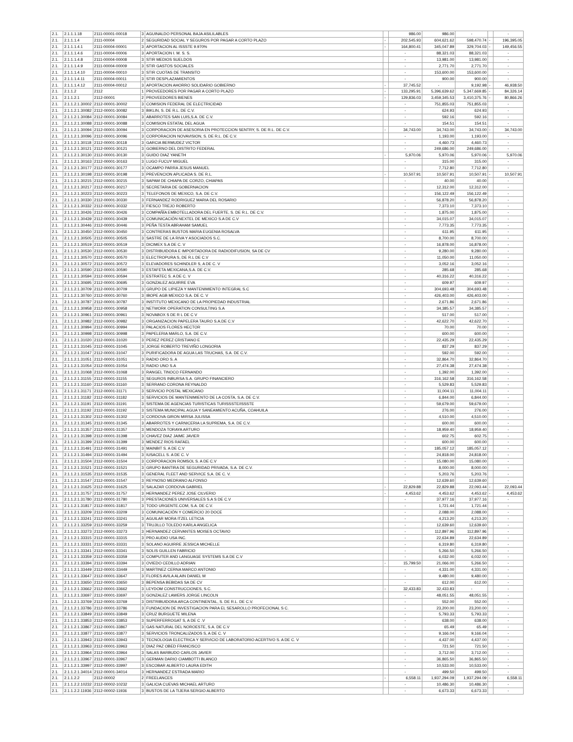| 2.1. | 2.1.1.1.18 | 2111-00001-00018 | 3 | AGUINALDO PERSONAL BAJA ASILILABLES | | 986.00 | 986.00 | - | | - |
| 2.1. | 2.1.1.1.4 | 2111-00004 | 2 | SEGURIDAD SOCIAL Y SEGUROS POR PAGAR A CORTO PLAZO | - | 202,545.93 | 604,621.62 | 598,470.74 | - | 196,395.05 |
| 2.1. | 2.1.1.1.4.1 | 2111-00004-00001 | 3 | APORTACION AL ISSSTE 9.970% | - | 164,800.41 | 345,047.89 | 329,704.03 | - | 149,456.55 |
| 2.1. | 2.1.1.1.4.6 | 2111-00004-00006 | 3 | APORTACION I. M. S. S. | | - | 88,321.03 | 88,321.03 | | - |
| 2.1. | 2.1.1.1.4.8 | 2111-00004-00008 | 3 | STIR MEDIOS SUELDOS | | - | 13,981.00 | 13,981.00 | | - |
| 2.1. | 2.1.1.1.4.9 | 2111-00004-00009 | 3 | STIR GASTOS SOCIALES | | - | 2,771.70 | 2,771.70 | | - |
| 2.1. | 2.1.1.1.4.10 | 2111-00004-00010 | 3 | STIR CUOTAS DE TRANSITO | | - | 153,600.00 | 153,600.00 | | - |
| 2.1. | 2.1.1.1.4.11 | 2111-00004-00011 | 3 | STIR DESPLAZAMIENTOS | | - | 900.00 | 900.00 | | - |
| 2.1. | 2.1.1.1.4.12 | 2111-00004-00012 | 3 | APORTACION AHORRO SOLIDARIO GOBIERNO | - | 37,745.52 | - | 9,192.98 | - | 46,938.50 |
| 2.1. | 2.1.1.2 | 2112 | 1 | PROVEEDORES POR PAGAR A CORTO PLAZO | - | 133,295.91 | 5,396,639.62 | 5,347,669.85 | - | 84,326.14 |
| 2.1. | 2.1.1.2.1 | 2112-00001 | 2 | PROVEEDORES BIENES | - | 129,836.03 | 3,459,345.53 | 3,410,375.76 | - | 80,866.26 |
| 2.1. | 2.1.1.2.1.30002 | 2112-00001-30002 | 3 | COMISION FEDERAL DE ELECTRICIDAD | | - | 751,855.03 | 751,855.03 | | - |
| 2.1. | 2.1.1.2.1.30082 | 2112-00001-30082 | 3 | BIKLIN, S. DE R.L. DE C.V. | | - | 624.93 | 624.93 | | - |
| 2.1. | 2.1.1.2.1.30084 | 2112-00001-30084 | 3 | ABARROTES SAN LUIS,S.A. DE C.V. | | - | 592.16 | 592.16 | | - |
| 2.1. | 2.1.1.2.1.30088 | 2112-00001-30088 | 3 | COMISION ESTATAL DEL AGUA | | - | 154.51 | 154.51 | | - |
| 2.1. | 2.1.1.2.1.30094 | 2112-00001-30094 | 3 | CORPORACION DE ASESORIA EN PROTECCION SENTRY, S. DE R.L. DE C.V. | - | 34,743.00 | 34,743.00 | 34,743.00 | - | 34,743.00 |
| 2.1. | 2.1.1.2.1.30096 | 2112-00001-30096 | 3 | CORPORACION NOVAVISION, S. DE R.L. DE C.V. | | - | 1,193.00 | 1,193.00 | | - |
| 2.1. | 2.1.1.2.1.30118 | 2112-00001-30118 | 3 | GARCIA BERMUDEZ VICTOR | | - | 4,460.73 | 4,460.73 | | - |
| 2.1. | 2.1.1.2.1.30121 | 2112-00001-30121 | 3 | GOBIERNO DEL DISTRITO FEDERAL | | - | 249,686.00 | 249,686.00 | | - |
| 2.1. | 2.1.1.2.1.30130 | 2112-00001-30130 | 3 | GUIDO DIAZ YANETH | - | 5,970.06 | 5,970.06 | 5,970.06 | - | 5,970.06 |
| 2.1. | 2.1.1.2.1.30163 | 2112-00001-30163 | 3 | LUGO FUCUY MIGUEL | | - | 315.00 | 315.00 | | - |
| 2.1. | 2.1.1.2.1.30177 | 2112-00001-30177 | 3 | OCAMPO PARRA JESUS MANUEL | | - | 7,712.80 | 7,712.80 | | - |
| 2.1. | 2.1.1.2.1.30198 | 2112-00001-30198 | 3 | PREVENCION APLICADA S. DE R.L. | - | 10,507.91 | 10,507.91 | 10,507.91 | - | 10,507.91 |
| 2.1. | 2.1.1.2.1.30215 | 2112-00001-30215 | 3 | SAPAM DE CHIAPA DE CORZO, CHIAPAS | | - | 40.00 | 40.00 | | - |
| 2.1. | 2.1.1.2.1.30217 | 2112-00001-30217 | 3 | SECRETARIA DE GOBERNACION | | - | 12,312.00 | 12,312.00 | | - |
| 2.1. | 2.1.1.2.1.30223 | 2112-00001-30223 | 3 | TELEFONOS DE MEXICO, S.A. DE C.V. | | - | 156,122.49 | 156,122.49 | | - |
| 2.1. | 2.1.1.2.1.30330 | 2112-00001-30330 | 3 | FERNANDEZ RODRIGUEZ MARIA DEL ROSARIO | | - | 56,878.20 | 56,878.20 | | - |
| 2.1. | 2.1.1.2.1.30332 | 2112-00001-30332 | 3 | FIESCO TREJO ROBERTO | | - | 7,373.10 | 7,373.10 | | - |
| 2.1. | 2.1.1.2.1.30426 | 2112-00001-30426 | 3 | COMPAÑÍA EMBOTELLADORA DEL FUERTE, S. DE R.L. DE C.V. | | - | 1,875.00 | 1,875.00 | | - |
| 2.1. | 2.1.1.2.1.30439 | 2112-00001-30439 | 3 | COMUNICACIÓN NEXTEL DE MEXICO S.A DE C.V | | - | 34,015.07 | 34,015.07 | | - |
| 2.1. | 2.1.1.2.1.30446 | 2112-00001-30446 | 3 | PEÑA TESTA ABRAHAM SAMUEL | | - | 7,773.35 | 7,773.35 | | - |
| 2.1. | 2.1.1.2.1.30450 | 2112-00001-30450 | 3 | CONTRERAS BUSTOS MARIA EUGENIA ROSALVA | | - | 611.95 | 611.95 | | - |
| 2.1. | 2.1.1.2.1.30505 | 2112-00001-30505 | 3 | SASTRE DE LA RIVA Y ASOCIADOS S.C. | | - | 8,700.00 | 8,700.00 | | - |
| 2.1. | 2.1.1.2.1.30519 | 2112-00001-30519 | 3 | DICIMEX S.A DE C. V | | - | 16,878.00 | 16,878.00 | | - |
| 2.1. | 2.1.1.2.1.30530 | 2112-00001-30530 | 3 | DISTRIBUIDORA E IMPORTADORA DE RADIODIFUSION, SA DE CV | | - | 9,280.00 | 9,280.00 | | - |
| 2.1. | 2.1.1.2.1.30570 | 2112-00001-30570 | 3 | ELECTROPURA S, DE R.L DE C.V | | - | 11,050.00 | 11,050.00 | | - |
| 2.1. | 2.1.1.2.1.30572 | 2112-00001-30572 | 3 | ELEVADORES SCHINDLER S, A DE C. V | | - | 3,052.16 | 3,052.16 | | - |
| 2.1. | 2.1.1.2.1.30590 | 2112-00001-30590 | 3 | ESTAFETA MEXICANA,S.A. DE C.V. | | - | 285.68 | 285.68 | | - |
| 2.1. | 2.1.1.2.1.30594 | 2112-00001-30594 | 3 | ESTRATEC S. A DE C. V | | - | 40,316.22 | 40,316.22 | | - |
| 2.1. | 2.1.1.2.1.30695 | 2112-00001-30695 | 3 | GONZALEZ AGUIRRE EVA | | - | 609.97 | 609.97 | | - |
| 2.1. | 2.1.1.2.1.30709 | 2112-00001-30709 | 3 | GRUPO DE LIPIEZA Y MANTENIMIENTO INTEGRAL S.C | | - | 304,693.48 | 304,693.48 | | - |
| 2.1. | 2.1.1.2.1.30760 | 2112-00001-30760 | 3 | IBOPE AGB MEXICO S.A. DE C. V | | - | 426,403.00 | 426,403.00 | | - |
| 2.1. | 2.1.1.2.1.30787 | 2112-00001-30787 | 3 | INSTITUTO MEXICANO DE LA PROPIEDAD INDUSTRIAL | | - | 2,671.86 | 2,671.86 | | - |
| 2.1. | 2.1.1.2.1.30958 | 2112-00001-30958 | 3 | NETWORK OPERATION CONSULTING S.A | | - | 34,385.57 | 34,385.57 | | - |
| 2.1. | 2.1.1.2.1.30961 | 2112-00001-30961 | 3 | NOVABOX S DE R L DE C V | | - | 517.00 | 517.00 | | - |
| 2.1. | 2.1.1.2.1.30982 | 2112-00001-30982 | 3 | ORGANIZACION PAPELERA TAURO S.A.DE C.V | | - | 42,622.70 | 42,622.70 | | - |
| 2.1. | 2.1.1.2.1.30994 | 2112-00001-30994 | 3 | PALACIOS FLORES HECTOR | | - | 70.00 | 70.00 | | - |
| 2.1. | 2.1.1.2.1.30998 | 2112-00001-30998 | 3 | PAPELERIA MARLO, S.A. DE C.V. | | - | 600.00 | 600.00 | | - |
| 2.1. | 2.1.1.2.1.31020 | 2112-00001-31020 | 3 | PEREZ PEREZ CRISTIANO E | | - | 22,435.29 | 22,435.29 | | - |
| 2.1. | 2.1.1.2.1.31045 | 2112-00001-31045 | 3 | JORGE ROBERTO TREVIÑO LONGORIA | | - | 837.29 | 837.29 | | - |
| 2.1. | 2.1.1.2.1.31047 | 2112-00001-31047 | 3 | PURIFICADORA DE AGUA LAS TRUCHAS, S.A. DE C.V. | | - | 592.00 | 592.00 | | - |
| 2.1. | 2.1.1.2.1.31051 | 2112-00001-31051 | 3 | RADIO ORO S. A | | - | 32,864.70 | 32,864.70 | | - |
| 2.1. | 2.1.1.2.1.31054 | 2112-00001-31054 | 3 | RADIO UNO S.A | | - | 27,474.38 | 27,474.38 | | - |
| 2.1. | 2.1.1.2.1.31068 | 2112-00001-31068 | 3 | RANGEL TINOCO FERNANDO | | - | 1,392.00 | 1,392.00 | | - |
| 2.1. | 2.1.1.2.1.31155 | 2112-00001-31155 | 3 | SEGUROS INBURSA S.A. GRUPO FINANCIERO | | - | 316,162.58 | 316,162.58 | | - |
| 2.1. | 2.1.1.2.1.31160 | 2112-00001-31160 | 3 | SERRANO CORONA REYNALDO | | - | 5,529.83 | 5,529.83 | | - |
| 2.1. | 2.1.1.2.1.31171 | 2112-00001-31171 | 3 | SERVICIO POSTAL MEXICANO | | - | 11,004.11 | 11,004.11 | | - |
| 2.1. | 2.1.1.2.1.31182 | 2112-00001-31182 | 3 | SERVICIOS DE MANTENIMIENTO DE LA COSTA, S.A. DE C.V. | | - | 6,844.00 | 6,844.00 | | - |
| 2.1. | 2.1.1.2.1.31191 | 2112-00001-31191 | 3 | SISTEMA DE AGENCIAS TURISTICAS TURISSSTE/ISSSTE | | - | 59,679.00 | 59,679.00 | | - |
| 2.1. | 2.1.1.2.1.31192 | 2112-00001-31192 | 3 | SISTEMA MUNICIPAL AGUA Y SANEAMIENTO ACUÑA, COAHUILA | | - | 276.00 | 276.00 | | - |
| 2.1. | 2.1.1.2.1.31302 | 2112-00001-31302 | 3 | CORDOVA GIRON MIRSA JULISSA | | - | 4,510.00 | 4,510.00 | | - |
| 2.1. | 2.1.1.2.1.31345 | 2112-00001-31345 | 3 | ABARROTES Y CARNICERIA LA SUPREMA, S.A. DE C.V. | | - | 600.00 | 600.00 | | - |
| 2.1. | 2.1.1.2.1.31357 | 2112-00001-31357 | 3 | MENDOZA TORAYA ARTURO | | - | 18,959.40 | 18,959.40 | | - |
| 2.1. | 2.1.1.2.1.31398 | 2112-00001-31398 | 3 | CHAVEZ DIAZ JAIME JAVIER | | - | 602.75 | 602.75 | | - |
| 2.1. | 2.1.1.2.1.31399 | 2112-00001-31399 | 3 | MENDEZ RIOS RAFAEL | | - | 600.00 | 600.00 | | - |
| 2.1. | 2.1.1.2.1.31491 | 2112-00001-31491 | 3 | MAINBIT S. A DE C.V | | - | 185,057.12 | 185,057.12 | | - |
| 2.1. | 2.1.1.2.1.31494 | 2112-00001-31494 | 3 | IUSACELL S. A DE C. V | | - | 24,818.00 | 24,818.00 | | - |
| 2.1. | 2.1.1.2.1.31504 | 2112-00001-31504 | 3 | CORPORACION ROMSOL S. A DE C.V | | - | 15,080.00 | 15,080.00 | | - |
| 2.1. | 2.1.1.2.1.31521 | 2112-00001-31521 | 3 | GRUPO BANTIRA DE SEGURIDAD PRIVADA, S.A. DE C.V. | | - | 8,000.00 | 8,000.00 | | - |
| 2.1. | 2.1.1.2.1.31535 | 2112-00001-31535 | 3 | GENERAL FLEET AND SERVICE S,A. DE C. V. | | - | 5,203.76 | 5,203.76 | | - |
| 2.1. | 2.1.1.2.1.31547 | 2112-00001-31547 | 3 | REYNOSO MEDRANO ALFONSO | | - | 12,639.60 | 12,639.60 | | - |
| 2.1. | 2.1.1.2.1.31625 | 2112-00001-31625 | 3 | SALAZAR CORDOVA GABRIEL | - | 22,829.88 | 22,829.88 | 22,093.44 | - | 22,093.44 |
| 2.1. | 2.1.1.2.1.31757 | 2112-00001-31757 | 3 | HERNANDEZ PEREZ JOSE CILVERIO | - | 4,453.62 | 4,453.62 | 4,453.62 | - | 4,453.62 |
| 2.1. | 2.1.1.2.1.31780 | 2112-00001-31780 | 3 | PRESTACIONES UNIVERSALES S.A S DE C.V | | - | 37,977.16 | 37,977.16 | | - |
| 2.1. | 2.1.1.2.1.31817 | 2112-00001-31817 | 3 | TODO URGENTE.COM, S.A. DE C.V. | | - | 1,721.44 | 1,721.44 | | - |
| 2.1. | 2.1.1.2.1.33209 | 2112-00001-33209 | 3 | COMUNICACIÓN Y COMERCIO 20 DOCE | | - | 2,088.00 | 2,088.00 | | - |
| 2.1. | 2.1.1.2.1.33241 | 2112-00001-33241 | 3 | AGUILAR MORA ITZEL LETICIA | | - | 4,213.20 | 4,213.20 | | - |
| 2.1. | 2.1.1.2.1.33259 | 2112-00001-33259 | 3 | TRUJILLO TOLEDO KARLA ANGELICA | | - | 12,639.60 | 12,639.60 | | - |
| 2.1. | 2.1.1.2.1.33273 | 2112-00001-33273 | 3 | HERNANDEZ CERVANTES MOISES OCTAVIO | | - | 112,897.96 | 112,897.96 | | - |
| 2.1. | 2.1.1.2.1.33315 | 2112-00001-33315 | 3 | PRO AUDIO USA INC. | | - | 22,634.89 | 22,634.89 | | - |
| 2.1. | 2.1.1.2.1.33331 | 2112-00001-33331 | 3 | SOLANO AGUIRRE JESSICA MICHELLE | | - | 6,319.80 | 6,319.80 | | - |
| 2.1. | 2.1.1.2.1.33341 | 2112-00001-33341 | 3 | SOLIS GUILLEN FABRICIO | | - | 5,266.50 | 5,266.50 | | - |
| 2.1. | 2.1.1.2.1.33359 | 2112-00001-33359 | 3 | COMPUTER AND LANGUAGE SYSTEMS S.A DE C.V | | - | 6,032.00 | 6,032.00 | | - |
| 2.1. | 2.1.1.2.1.33394 | 2112-00001-33394 | 3 | OVIEDO CEDILLO ADRIAN | - | 15,799.50 | 21,066.00 | 5,266.50 | | - |
| 2.1. | 2.1.1.2.1.33449 | 2112-00001-33449 | 3 | MARTINEZ CERNA MARCO ANTONIO | | - | 4,331.00 | 4,331.00 | | - |
| 2.1. | 2.1.1.2.1.33647 | 2112-00001-33647 | 3 | FLORES AVILA ALAIN DANIEL M | | - | 9,480.00 | 9,480.00 | | - |
| 2.1. | 2.1.1.2.1.33650 | 2112-00001-33650 | 3 | BEPENSA BEBIDAS SA DE CV | | - | 612.00 | 612.00 | | - |
| 2.1. | 2.1.1.2.1.33662 | 2112-00001-33662 | 3 | LEYDOM CONSTRUCCIONES, S.C. | - | 32,433.83 | 32,433.83 | - | | - |
| 2.1. | 2.1.1.2.1.33697 | 2112-00001-33697 | 3 | GONZALEZ LAWERS JORGE LINCOLN | | - | 48,051.55 | 48,051.55 | | - |
| 2.1. | 2.1.1.2.1.33769 | 2112-00001-33769 | 3 | DISTRIBUIDORA ARCA CONTINENTAL, S. DE R.L. DE C.V. | | - | 552.00 | 552.00 | | - |
| 2.1. | 2.1.1.2.1.33786 | 2112-00001-33786 | 3 | FUNDACION DE INVESTIGACION PARA EL SESAROLLO PROFECIONAL S C. | | - | 23,200.00 | 23,200.00 | | - |
| 2.1. | 2.1.1.2.1.33849 | 2112-00001-33849 | 3 | CRUZ BURGUETE MILENA | | - | 5,793.33 | 5,793.33 | | - |
| 2.1. | 2.1.1.2.1.33853 | 2112-00001-33853 | 3 | SUPERFERROGAT S, A DE C .V | | - | 638.00 | 638.00 | | - |
| 2.1. | 2.1.1.2.1.33867 | 2112-00001-33867 | 3 | GAS NATURAL DEL NOROESTE, S.A. DE C.V | | - | 65.49 | 65.49 | | - |
| 2.1. | 2.1.1.2.1.33877 | 2112-00001-33877 | 3 | SERVICIOS TRONCALIZADOS S, A DE C. V | | - | 9,166.04 | 9,166.04 | | - |
| 2.1. | 2.1.1.2.1.33943 | 2112-00001-33943 | 3 | TECNOLOGIA ELECTRICA Y SERVICIO DE LABORATORIO ACERTIVO S. A DE C. V | | - | 4,437.00 | 4,437.00 | | - |
| 2.1. | 2.1.1.2.1.33963 | 2112-00001-33963 | 3 | DIAZ PAZ OBED FRANCISCO | | - | 721.50 | 721.50 | | - |
| 2.1. | 2.1.1.2.1.33964 | 2112-00001-33964 | 3 | SALAS BARBUDO CARLOS JAVIER | | - | 3,712.00 | 3,712.00 | | - |
| 2.1. | 2.1.1.2.1.33967 | 2112-00001-33967 | 3 | GERMAN DARIO CIAMBOTTI BLANCO | | - | 36,865.50 | 36,865.50 | | - |
| 2.1. | 2.1.1.2.1.33997 | 2112-00001-33997 | 3 | ESCOBAR ALBERTO LAURA EDITH | | - | 10,533.00 | 10,533.00 | | - |
| 2.1. | 2.1.1.2.1.34014 | 2112-00001-34014 | 3 | HERNANDEZ ESTRADA MARIO | | - | 499.50 | 499.50 | | - |
| 2.1. | 2.1.1.2.2 | 2112-00002 | 2 | FREELANCES | - | 6,558.11 | 1,937,294.09 | 1,937,294.09 | - | 6,558.11 |
| 2.1. | 2.1.1.2.2.10232 | 2112-00002-10232 | 3 | GALICIA CUEVAS MICHAEL ARTURO | | - | 10,486.30 | 10,486.30 | | - |
| 2.1. | 2.1.1.2.2.11936 | 2112-00002-11936 | 3 | BUSTOS DE LA TIJERA SERGIO ALBERTO | | - | 6,673.33 | 6,673.33 | | - |